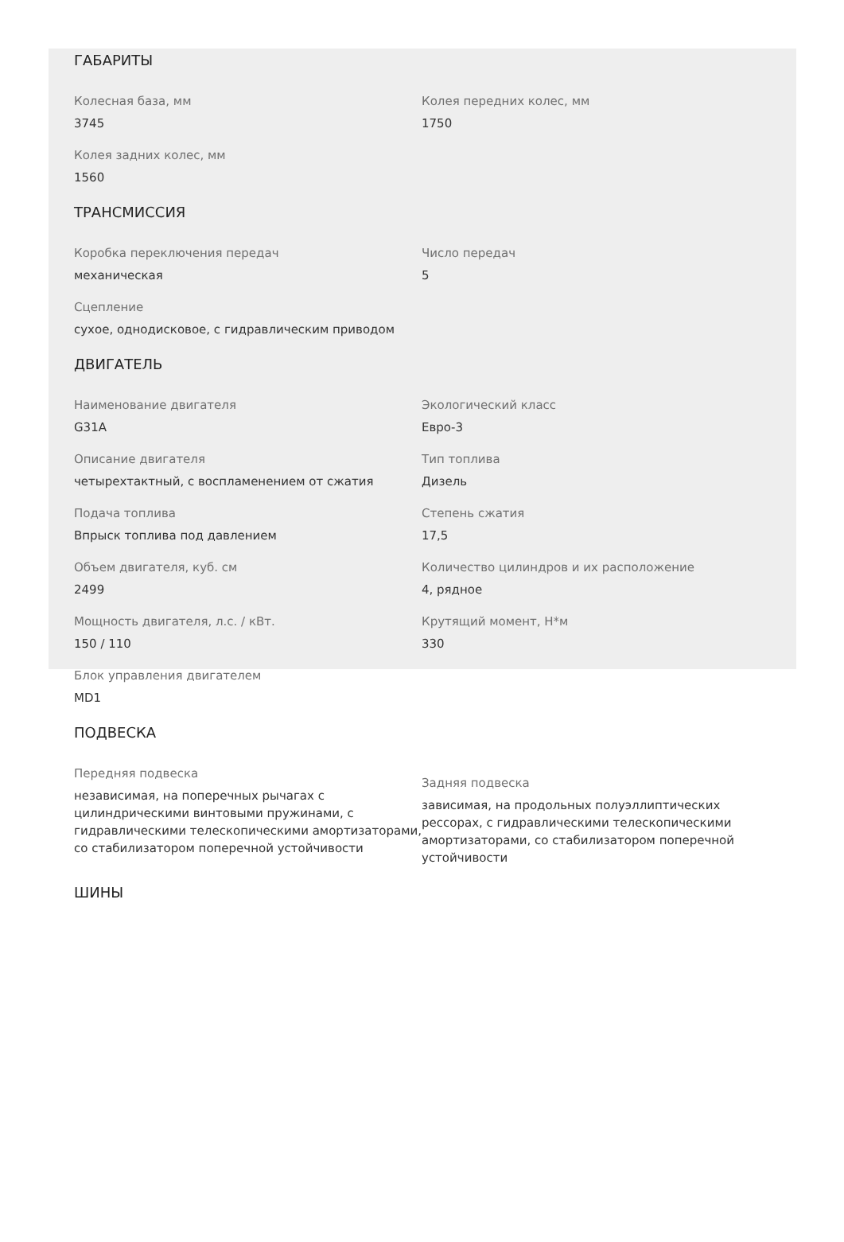ГАБАРИТЫ
Колесная база, мм
3745
Колея передних колес, мм
1750
Колея задних колес, мм
1560
ТРАНСМИССИЯ
Коробка переключения передач
механическая
Число передач
5
Сцепление
сухое, однодисковое, с гидравлическим приводом
ДВИГАТЕЛЬ
Наименование двигателя
G31A
Экологический класс
Евро-3
Описание двигателя
четырехтактный, с воспламенением от сжатия
Тип топлива
Дизель
Подача топлива
Впрыск топлива под давлением
Степень сжатия
17,5
Объем двигателя, куб. см
2499
Количество цилиндров и их расположение
4, рядное
Мощность двигателя, л.с. / кВт.
150 / 110
Крутящий момент, Н*м
330
Блок управления двигателем
MD1
ПОДВЕСКА
Передняя подвеска
независимая, на поперечных рычагах с цилиндрическими винтовыми пружинами, с гидравлическими телескопическими амортизаторами, со стабилизатором поперечной устойчивости
Задняя подвеска
зависимая, на продольных полуэллиптических рессорах, с гидравлическими телескопическими амортизаторами, со стабилизатором поперечной устойчивости
ШИНЫ